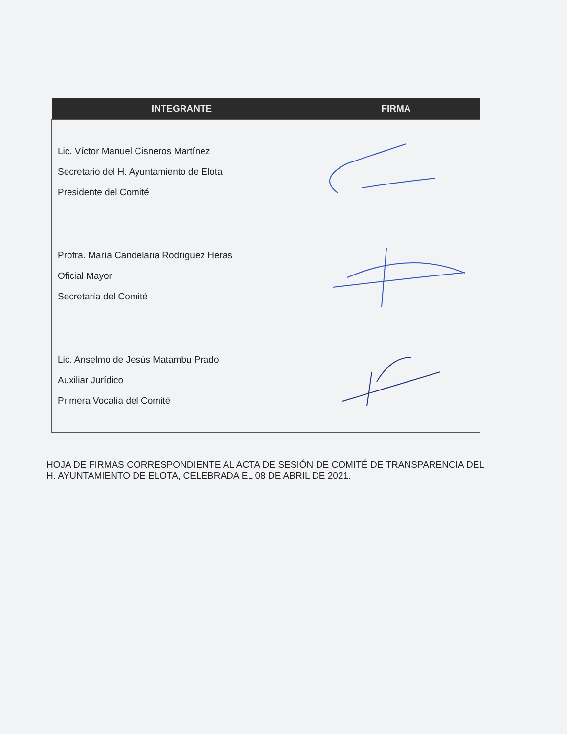| INTEGRANTE | FIRMA |
| --- | --- |
| Lic. Víctor Manuel Cisneros Martínez Secretario del H. Ayuntamiento de Elota Presidente del Comité | |
| Profra. María Candelaria Rodríguez Heras Oficial Mayor Secretaría del Comité | |
| Lic. Anselmo de Jesús Matambu Prado Auxiliar Jurídico Primera Vocalía del Comité | |
HOJA DE FIRMAS CORRESPONDIENTE AL ACTA DE SESIÓN DE COMITÉ DE TRANSPARENCIA DEL H. AYUNTAMIENTO DE ELOTA, CELEBRADA EL 08 DE ABRIL DE 2021.